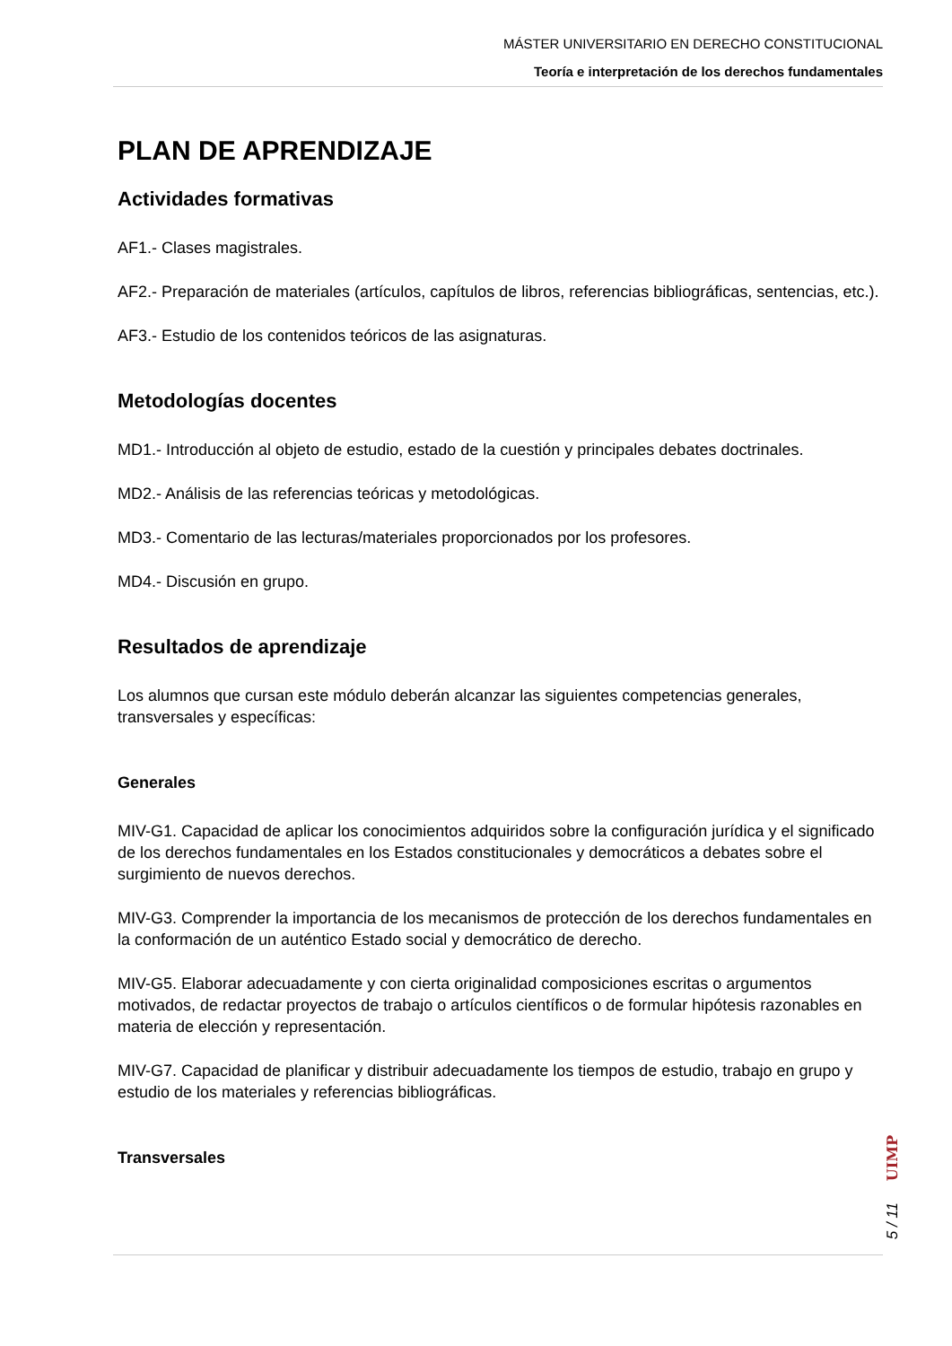MÁSTER UNIVERSITARIO EN DERECHO CONSTITUCIONAL
Teoría e interpretación de los derechos fundamentales
PLAN DE APRENDIZAJE
Actividades formativas
AF1.- Clases magistrales.
AF2.- Preparación de materiales (artículos, capítulos de libros, referencias bibliográficas, sentencias, etc.).
AF3.- Estudio de los contenidos teóricos de las asignaturas.
Metodologías docentes
MD1.- Introducción al objeto de estudio, estado de la cuestión y principales debates doctrinales.
MD2.- Análisis de las referencias teóricas y metodológicas.
MD3.- Comentario de las lecturas/materiales proporcionados por los profesores.
MD4.- Discusión en grupo.
Resultados de aprendizaje
Los alumnos que cursan este módulo deberán alcanzar las siguientes competencias generales, transversales y específicas:
Generales
MIV-G1. Capacidad de aplicar los conocimientos adquiridos sobre la configuración jurídica y el significado de los derechos fundamentales en los Estados constitucionales y democráticos a debates sobre el surgimiento de nuevos derechos.
MIV-G3. Comprender la importancia de los mecanismos de protección de los derechos fundamentales en la conformación de un auténtico Estado social y democrático de derecho.
MIV-G5. Elaborar adecuadamente y con cierta originalidad composiciones escritas o argumentos motivados, de redactar proyectos de trabajo o artículos científicos o de formular hipótesis razonables en materia de elección y representación.
MIV-G7. Capacidad de planificar y distribuir adecuadamente los tiempos de estudio, trabajo en grupo y estudio de los materiales y referencias bibliográficas.
Transversales
UIMP
5 / 11